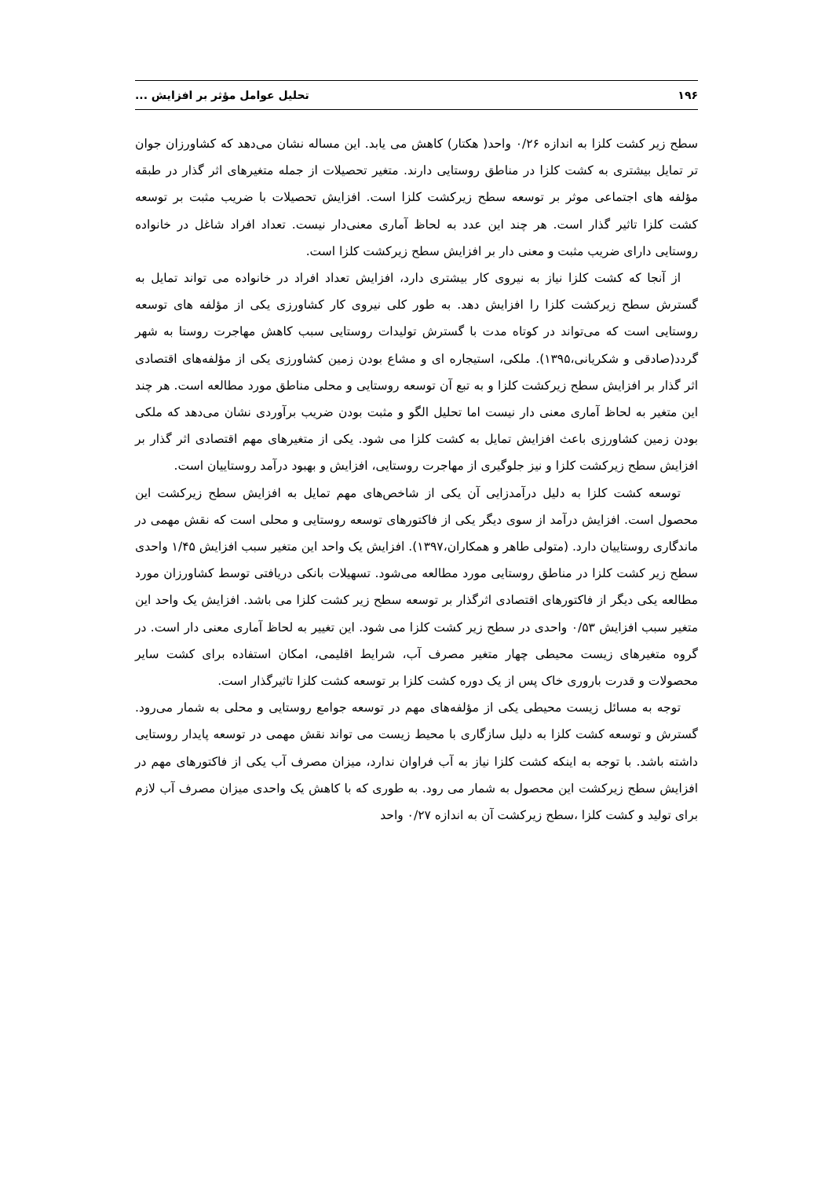۱۹۶ تحلیل عوامل مؤثر بر افزایش ...
سطح زیر کشت کلزا به اندازه ۰/۲۶ واحد( هکتار) کاهش می یابد. این مساله نشان می‌دهد که کشاورزان جوان تر تمایل بیشتری به کشت کلزا در مناطق روستایی دارند. متغیر تحصیلات از جمله متغیرهای اثر گذار در طبقه مؤلفه های اجتماعی موثر بر توسعه سطح زیرکشت کلزا است. افزایش تحصیلات با ضریب مثبت بر توسعه کشت کلزا تاثیر گذار است. هر چند این عدد به لحاظ آماری معنی‌دار نیست. تعداد افراد شاغل در خانواده روستایی دارای ضریب مثبت و معنی دار بر افزایش سطح زیرکشت کلزا است.
از آنجا که کشت کلزا نیاز به نیروی کار بیشتری دارد، افزایش تعداد افراد در خانواده می تواند تمایل به گسترش سطح زیرکشت کلزا را افزایش دهد. به طور کلی نیروی کار کشاورزی یکی از مؤلفه های توسعه روستایی است که می‌تواند در کوتاه مدت با گسترش تولیدات روستایی سبب کاهش مهاجرت روستا به شهر گردد(صادقی و شکریانی،۱۳۹۵). ملکی، استیجاره ای و مشاع بودن زمین کشاورزی یکی از مؤلفه‌های اقتصادی اثر گذار بر افزایش سطح زیرکشت کلزا و به تبع آن توسعه روستایی و محلی مناطق مورد مطالعه است. هر چند این متغیر به لحاظ آماری معنی دار نیست اما تحلیل الگو و مثبت بودن ضریب برآوردی نشان می‌دهد که ملکی بودن زمین کشاورزی باعث افزایش تمایل به کشت کلزا می شود. یکی از متغیرهای مهم اقتصادی اثر گذار بر افزایش سطح زیرکشت کلزا و نیز جلوگیری از مهاجرت روستایی، افزایش و بهبود درآمد روستاییان است.
توسعه کشت کلزا به دلیل درآمدزایی آن یکی از شاخص‌های مهم تمایل به افزایش سطح زیرکشت این محصول است. افزایش درآمد از سوی دیگر یکی از فاکتورهای توسعه روستایی و محلی است که نقش مهمی در ماندگاری روستاییان دارد. (متولی طاهر و همکاران،۱۳۹۷). افزایش یک واحد این متغیر سبب افزایش ۱/۴۵ واحدی سطح زیر کشت کلزا در مناطق روستایی مورد مطالعه می‌شود. تسهیلات بانکی دریافتی توسط کشاورزان مورد مطالعه یکی دیگر از فاکتورهای اقتصادی اثرگذار بر توسعه سطح زیر کشت کلزا می باشد. افزایش یک واحد این متغیر سبب افزایش ۰/۵۳ واحدی در سطح زیر کشت کلزا می شود. این تغییر به لحاظ آماری معنی دار است. در گروه متغیرهای زیست محیطی چهار متغیر مصرف آب، شرایط اقلیمی، امکان استفاده برای کشت سایر محصولات و قدرت باروری خاک پس از یک دوره کشت کلزا بر توسعه کشت کلزا تاثیرگذار است.
توجه به مسائل زیست محیطی یکی از مؤلفه‌های مهم در توسعه جوامع روستایی و محلی به شمار می‌رود. گسترش و توسعه کشت کلزا به دلیل سازگاری با محیط زیست می تواند نقش مهمی در توسعه پایدار روستایی داشته باشد. با توجه به اینکه کشت کلزا نیاز به آب فراوان ندارد، میزان مصرف آب یکی از فاکتورهای مهم در افزایش سطح زیرکشت این محصول به شمار می رود. به طوری که با کاهش یک واحدی میزان مصرف آب لازم برای تولید و کشت کلزا ،سطح زیرکشت آن به اندازه ۰/۲۷ واحد